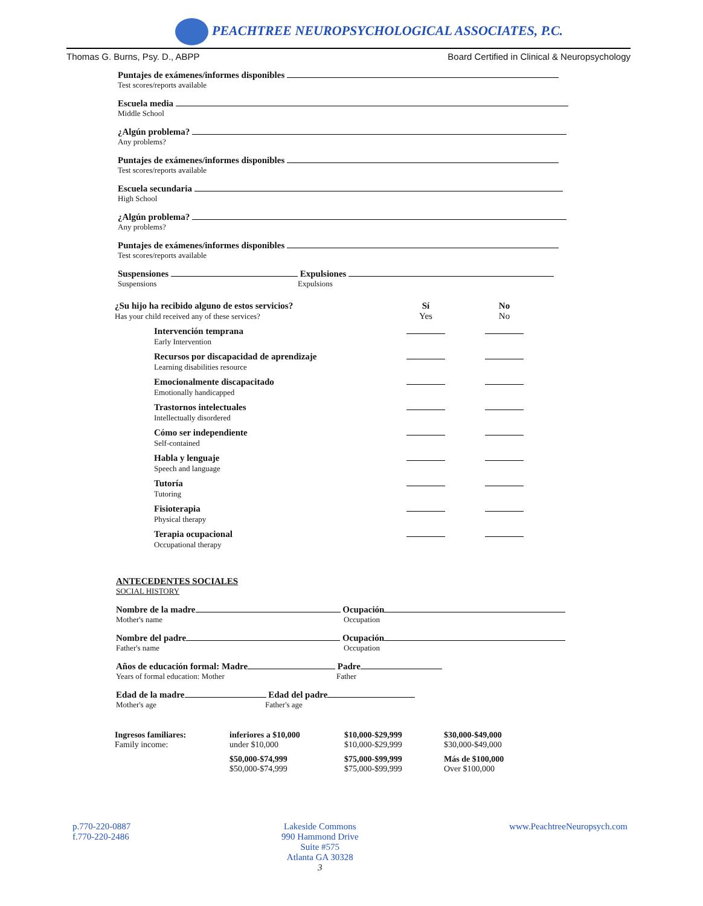PEACHTREE NEUROPSYCHOLOGICAL ASSOCIATES, P.C.
Thomas G. Burns, Psy. D., ABPP Board Certified in Clinical & Neuropsychology
Puntajes de exámenes/informes disponibles
Test scores/reports available
Escuela media
Middle School
¿Algún problema?
Any problems?
Puntajes de exámenes/informes disponibles
Test scores/reports available
Escuela secundaria
High School
¿Algún problema?
Any problems?
Puntajes de exámenes/informes disponibles
Test scores/reports available
Suspensiones Expulsiones
Suspensions Expulsions
| ¿Su hijo ha recibido alguno de estos servicios? Has your child received any of these services? | Sí Yes | No No |
| Intervención temprana Early Intervention | | |
| Recursos por discapacidad de aprendizaje Learning disabilities resource | | |
| Emocionalmente discapacitado Emotionally handicapped | | |
| Trastornos intelectuales Intellectually disordered | | |
| Cómo ser independiente Self-contained | | |
| Habla y lenguaje Speech and language | | |
| Tutoría Tutoring | | |
| Fisioterapia Physical therapy | | |
| Terapia ocupacional Occupational therapy | | |
ANTECEDENTES SOCIALES
SOCIAL HISTORY
Nombre de la madre Ocupación
Mother's name Occupation
Nombre del padre Ocupación
Father's name Occupation
Años de educación formal: Madre Padre
Years of formal education: Mother Father
Edad de la madre Edad del padre
Mother's age Father's age
| Ingresos familiares: Family income: | inferiores a $10,000 under $10,000 | $10,000-$29,999 $10,000-$29,999 | $30,000-$49,000 $30,000-$49,000 |
| | $50,000-$74,999 $50,000-$74,999 | $75,000-$99,999 $75,000-$99,999 | Más de $100,000 Over $100,000 |
p.770-220-0887
f.770-220-2486
Lakeside Commons
990 Hammond Drive
Suite #575
Atlanta GA 30328
3
www.PeachtreeNeuropsych.com